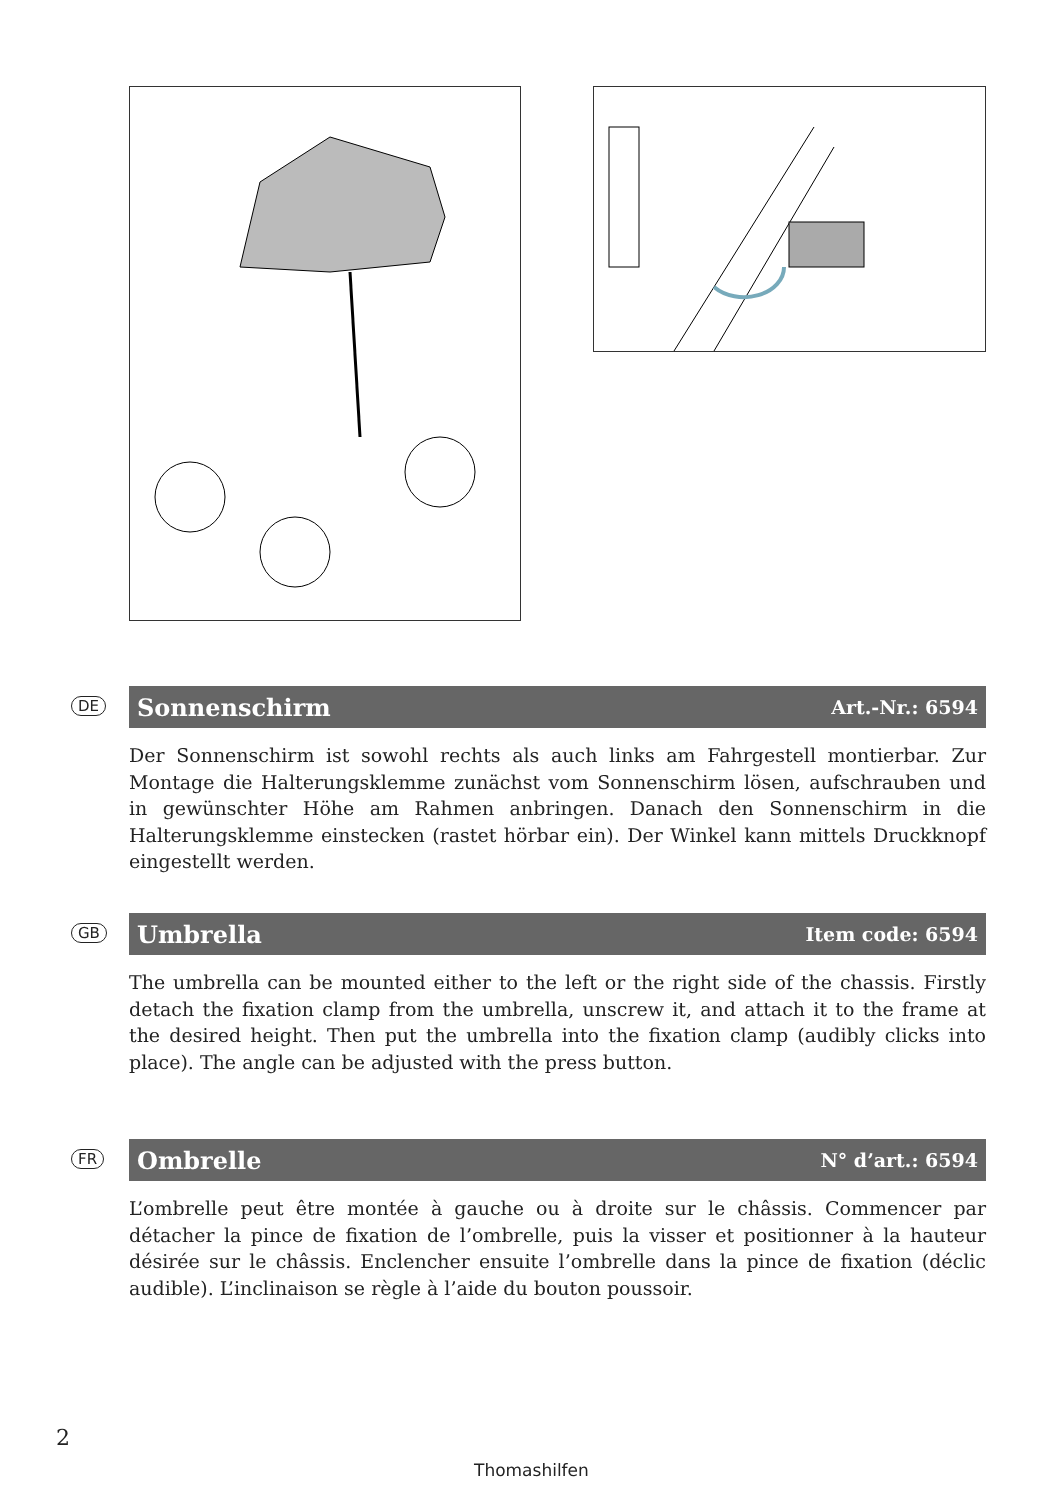DE
Sonnenschirm
Art.-Nr.: 6594
Der Sonnenschirm ist sowohl rechts als auch links am Fahrgestell montierbar. Zur Montage die Halterungsklemme zunächst vom Sonnenschirm lösen, aufschrauben und in gewünschter Höhe am Rahmen anbringen. Danach den Sonnenschirm in die Halterungsklemme einstecken (rastet hörbar ein). Der Winkel kann mittels Druckknopf eingestellt werden.
GB
Umbrella
Item code: 6594
The umbrella can be mounted either to the left or the right side of the chassis. Firstly detach the fixation clamp from the umbrella, unscrew it, and attach it to the frame at the desired height. Then put the umbrella into the fixation clamp (audibly clicks into place). The angle can be adjusted with the press button.
FR
Ombrelle
N° d’art.: 6594
L’ombrelle peut être montée à gauche ou à droite sur le châssis. Commencer par détacher la pince de fixation de l’ombrelle, puis la visser et positionner à la hauteur désirée sur le châssis. Enclencher ensuite l’ombrelle dans la pince de fixation (déclic audible). L’inclinaison se règle à l’aide du bouton poussoir.
2
Thomashilfen